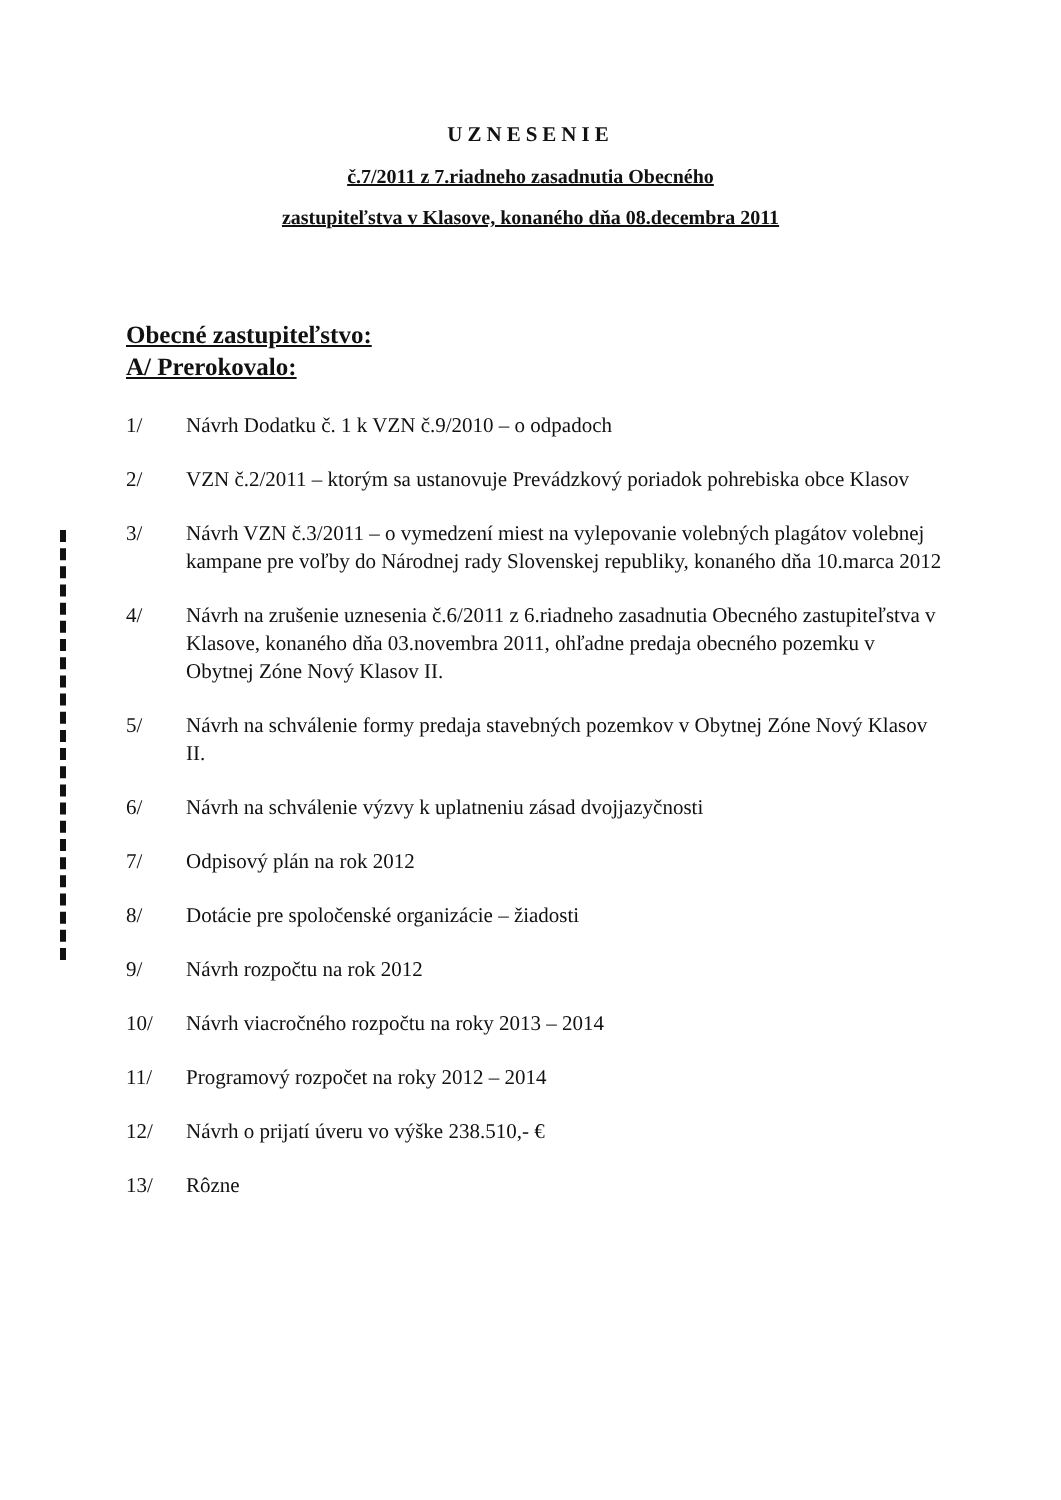UZNESENIE
č.7/2011 z 7.riadneho zasadnutia Obecného
zastupiteľstva v Klasove, konaného dňa 08.decembra 2011
Obecné zastupiteľstvo:
A/ Prerokovalo:
1/ Návrh Dodatku č. 1 k VZN č.9/2010 – o odpadoch
2/ VZN č.2/2011 – ktorým sa ustanovuje Prevádzkový poriadok pohrebiska obce Klasov
3/ Návrh VZN č.3/2011 – o vymedzení miest na vylepovanie volebných plagátov volebnej kampane pre voľby do Národnej rady Slovenskej republiky, konaného dňa 10.marca 2012
4/ Návrh na zrušenie uznesenia č.6/2011 z 6.riadneho zasadnutia Obecného zastupiteľstva v Klasove, konaného dňa 03.novembra 2011, ohľadne predaja obecného pozemku v Obytnej Zóne Nový Klasov II.
5/ Návrh na schválenie formy predaja stavebných pozemkov v Obytnej Zóne Nový Klasov II.
6/ Návrh na schválenie výzvy k uplatneniu zásad dvojjazyčnosti
7/ Odpisový plán na rok 2012
8/ Dotácie pre spoločenské organizácie – žiadosti
9/ Návrh rozpočtu na rok 2012
10/ Návrh viacročného rozpočtu na roky 2013 – 2014
11/ Programový rozpočet na roky 2012 – 2014
12/ Návrh o prijatí úveru vo výške 238.510,- €
13/ Rôzne